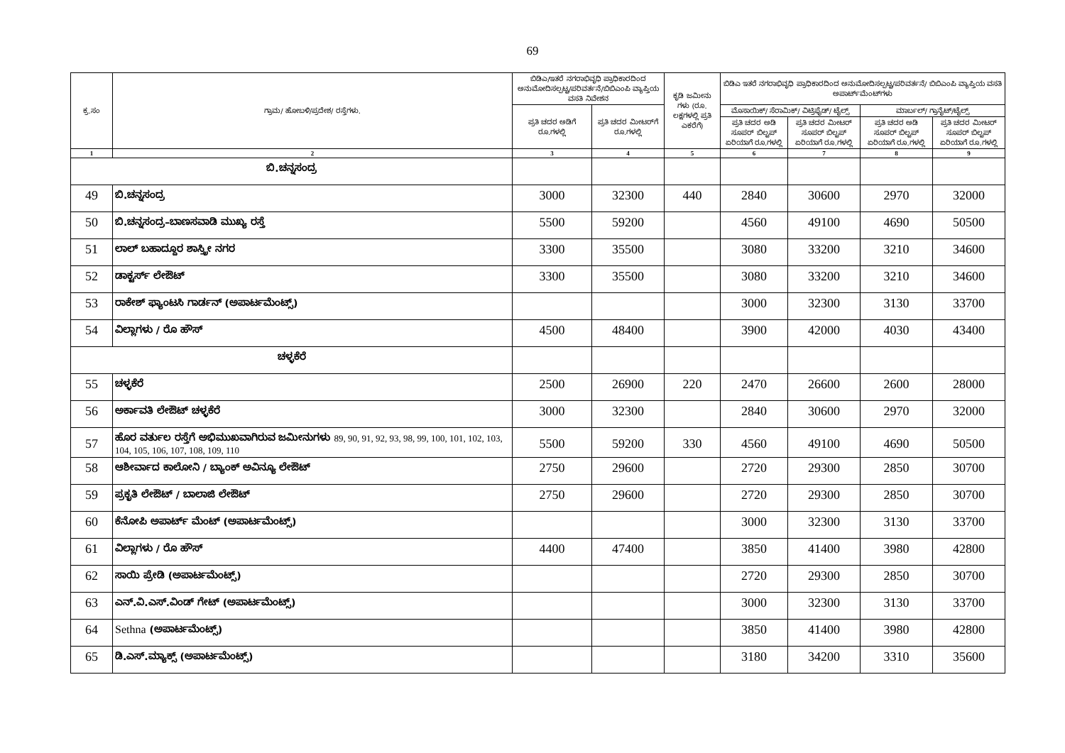69
| ಕ್ರ.ಸಂ | ಗ್ರಾಮ/ ಹೋಬಳಿ/ಪ್ರದೇಶ/ ರಸ್ತೆಗಳು. | ಬಿಡಿಎ/ಇತರೆ ನಗರಾಭಿವೃಧಿ ಪ್ರಾಧಿಕಾರದಿಂದ ಅನುಮೋದಿಸಲ್ಪಟ್ಟ/ಪರಿವರ್ತನೆ/ಬಿಬಿಎಂಪಿ ವ್ಯಾಪ್ತಿಯ ವಸತಿ ನಿವೇಶನ | | ಕೃಡಿ ಜಮೀನು ಗಳು (ರೂ. ಲಕ್ಷಗಳಲ್ಲಿ ಪ್ರತಿ ಎಕರೆಗೆ) | ಬಿಡಿಎ ಇತರೆ ನಗರಾಭಿವೃಧಿ ಪ್ರಾಧಿಕಾರದಿಂದ ಅನುಮೋದಿಸಲ್ಪಟ್ಟ/ಪರಿವರ್ತನೆ/ ಬಿಬಿಎಂಪಿ ವ್ಯಾಪ್ತಿಯ ವಸತಿ ಅಪಾರ್ಟ್‌ಮೆಂಟ್‌ಗಳು | | | |
| --- | --- | --- | --- | --- | --- | --- | --- | --- |
| | | ಪ್ರತಿ ಚದರ ಅಡಿಗೆ ರೂ.ಗಳಲ್ಲಿ | ಪ್ರತಿ ಚದರ ಮೀಟರ್‌ಗೆ ರೂ.ಗಳಲ್ಲಿ | | ಮೊಸಾಯಿಕ್/ ಸೆರಾಮಿಕ್/ ವಿಟ್ರಿಫೈಡ್/ ಟೈಲ್ಸ್ | | ಮಾರ್ಬಲ್/ ಗ್ರಾನೈಟ್/ಟೈಲ್ಸ್ | |
| | | | | | ಪ್ರತಿ ಚದರ ಅಡಿ ಸೂಪರ್ ಬಿಲ್ಟಪ್ ಏರಿಯಾಗೆ ರೂ.ಗಳಲ್ಲಿ | ಪ್ರತಿ ಚದರ ಮೀಟರ್ ಸೂಪರ್ ಬಿಲ್ಟಪ್ ಏರಿಯಾಗೆ ರೂ.ಗಳಲ್ಲಿ | ಪ್ರತಿ ಚದರ ಅಡಿ ಸೂಪರ್ ಬಿಲ್ಟಪ್ ಏರಿಯಾಗೆ ರೂ.ಗಳಲ್ಲಿ | ಪ್ರತಿ ಚದರ ಮೀಟರ್ ಸೂಪರ್ ಬಿಲ್ಟಪ್ ಏರಿಯಾಗೆ ರೂ.ಗಳಲ್ಲಿ |
| 1 | 2 | 3 | 4 | 5 | 6 | 7 | 8 | 9 |
| ಬಿ.ಚನ್ನಸಂದ್ರ | | | | | | | | |
| 49 | ಬಿ.ಚನ್ನಸಂದ್ರ | 3000 | 32300 | 440 | 2840 | 30600 | 2970 | 32000 |
| 50 | ಬಿ.ಚನ್ನಸಂದ್ರ–ಬಾಣಸವಾಡಿ ಮುಖ್ಯ ರಸ್ತೆ | 5500 | 59200 | | 4560 | 49100 | 4690 | 50500 |
| 51 | ಲಾಲ್ ಬಹಾದ್ದೂರ ಶಾಸ್ತ್ರೀ ನಗರ | 3300 | 35500 | | 3080 | 33200 | 3210 | 34600 |
| 52 | ಡಾಕ್ಟರ್ಸ್ ಲೇಔಟ್ | 3300 | 35500 | | 3080 | 33200 | 3210 | 34600 |
| 53 | ರಾಕೇಶ್ ಫ್ಯಾಂಟಸಿ ಗಾರ್ಡನ್ (ಅಪಾರ್ಟಮೆಂಟ್ಸ್) | | | | 3000 | 32300 | 3130 | 33700 |
| 54 | ವಿಲ್ಲಾಗಳು / ರೊ ಹೌಸ್ | 4500 | 48400 | | 3900 | 42000 | 4030 | 43400 |
| ಚಳ್ಳಕೆರೆ | | | | | | | | |
| 55 | ಚಳ್ಳಕೆರೆ | 2500 | 26900 | 220 | 2470 | 26600 | 2600 | 28000 |
| 56 | ಅರ್ಕಾವತಿ ಲೇಔಟ್ ಚಳ್ಳಕೆರೆ | 3000 | 32300 | | 2840 | 30600 | 2970 | 32000 |
| 57 | ಹೊರ ವರ್ತುಲ ರಸ್ತೆಗೆ ಅಭಿಮುಖವಾಗಿರುವ ಜಮೀನುಗಳು 89, 90, 91, 92, 93, 98, 99, 100, 101, 102, 103, 104, 105, 106, 107, 108, 109, 110 | 5500 | 59200 | 330 | 4560 | 49100 | 4690 | 50500 |
| 58 | ಆಶೀರ್ವಾದ ಕಾಲೋನಿ / ಬ್ಯಾಂಕ್ ಅವಿನ್ಯೂ ಲೇಔಟ್ | 2750 | 29600 | | 2720 | 29300 | 2850 | 30700 |
| 59 | ಪ್ರಕೃತಿ ಲೇಔಟ್ / ಬಾಲಾಜಿ ಲೇಔಟ್ | 2750 | 29600 | | 2720 | 29300 | 2850 | 30700 |
| 60 | ಕೆನೋಪಿ ಅಪಾರ್ಟ್ ಮೆಂಟ್ (ಅಪಾರ್ಟಮೆಂಟ್ಸ್) | | | | 3000 | 32300 | 3130 | 33700 |
| 61 | ವಿಲ್ಲಾಗಳು / ರೊ ಹೌಸ್ | 4400 | 47400 | | 3850 | 41400 | 3980 | 42800 |
| 62 | ಸಾಯಿ ಪ್ರೇಡಿ (ಅಪಾರ್ಟಮೆಂಟ್ಸ್) | | | | 2720 | 29300 | 2850 | 30700 |
| 63 | ಎನ್.ವಿ.ಎಸ್.ವಿಂಡ್ ಗೇಟ್ (ಅಪಾರ್ಟಮೆಂಟ್ಸ್) | | | | 3000 | 32300 | 3130 | 33700 |
| 64 | Sethna (ಅಪಾರ್ಟಮೆಂಟ್ಸ್) | | | | 3850 | 41400 | 3980 | 42800 |
| 65 | ಡಿ.ಎಸ್.ಮ್ಯಾಕ್ಸ್ (ಅಪಾರ್ಟಮೆಂಟ್ಸ್) | | | | 3180 | 34200 | 3310 | 35600 |